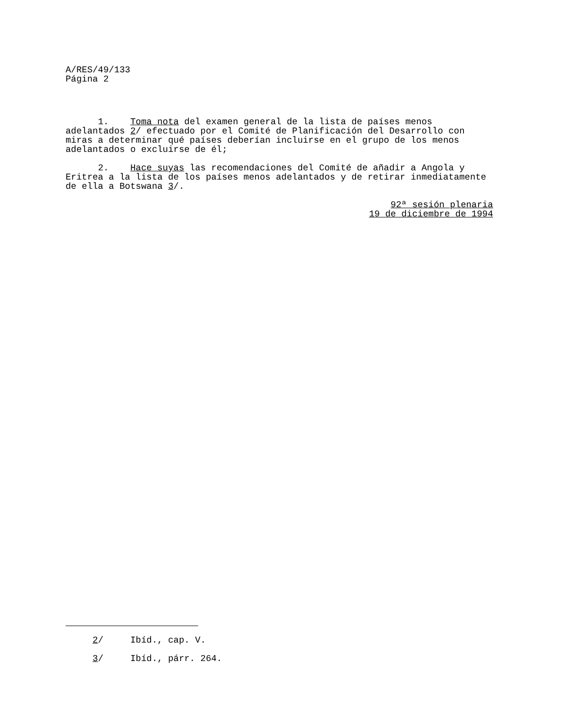A/RES/49/133 Página 2
1. Toma nota del examen general de la lista de países menos adelantados 2/ efectuado por el Comité de Planificación del Desarrollo con miras a determinar qué países deberían incluirse en el grupo de los menos adelantados o excluirse de él;
2. Hace suyas las recomendaciones del Comité de añadir a Angola y Eritrea a la lista de los países menos adelantados y de retirar inmediatamente de ella a Botswana 3/.
92ª sesión plenaria 19 de diciembre de 1994
2/ Ibíd., cap. V.
3/ Ibíd., párr. 264.